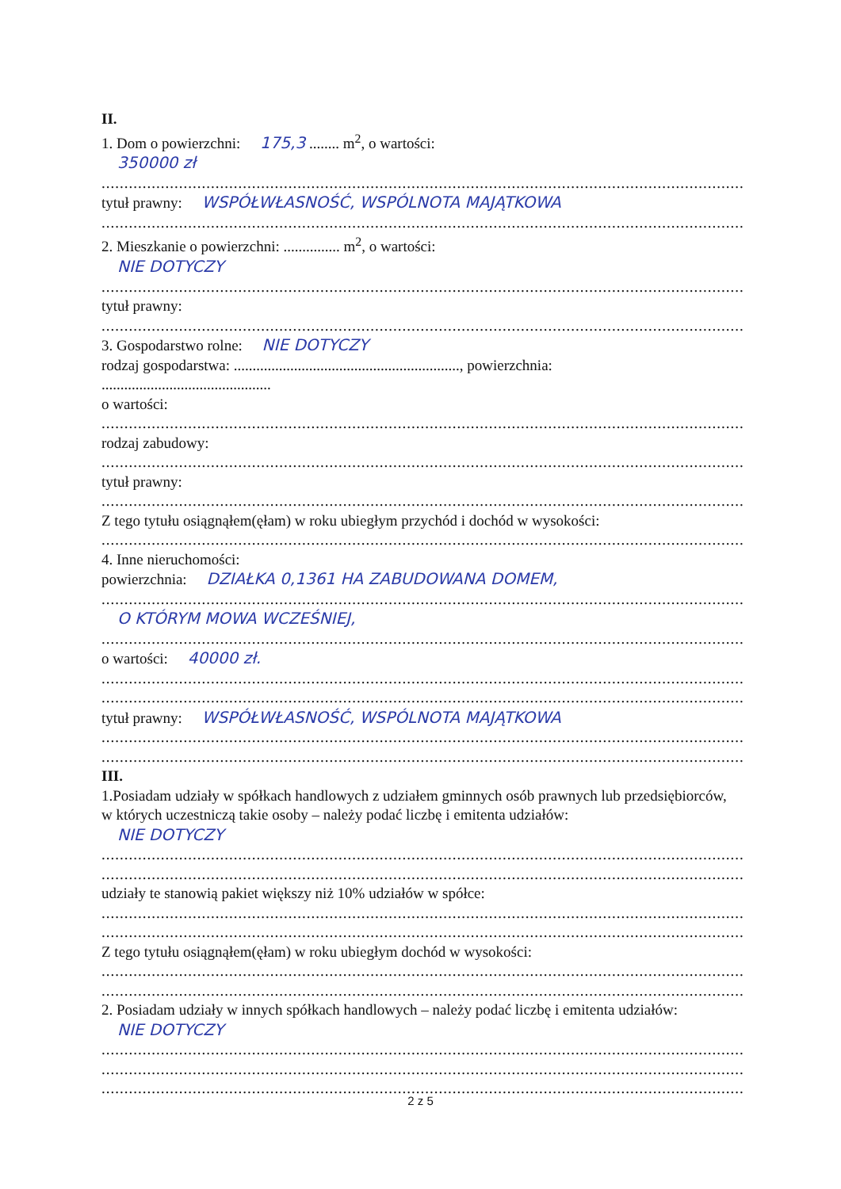II.
1. Dom o powierzchni: 175,3 ........ m<sup>2</sup>, o wartości:
350000 zł
..............................................................................................................................................
tytuł prawny: WSPÓŁWŁASNOŚĆ, WSPÓLNOTA MAJĄTKOWA
..............................................................................................................................................
2. Mieszkanie o powierzchni: ............... m<sup>2</sup>, o wartości:
NIE DOTYCZY
..............................................................................................................................................
tytuł prawny:
..............................................................................................................................................
3. Gospodarstwo rolne: NIE DOTYCZY
rodzaj gospodarstwa: ............................................................, powierzchnia:
.............................................
o wartości:
..............................................................................................................................................
rodzaj zabudowy:
..............................................................................................................................................
tytuł prawny:
..............................................................................................................................................
Z tego tytułu osiągnąłem(ęłam) w roku ubiegłym przychód i dochód w wysokości:
..............................................................................................................................................
4. Inne nieruchomości:
powierzchnia: DZIAŁKA 0,1361 HA ZABUDOWANA DOMEM,
..............................................................................................................................................
O KTÓRYM MOWA WCZEŚNIEJ,
..............................................................................................................................................
o wartości: 40000 zł.
..............................................................................................................................................
..............................................................................................................................................
tytuł prawny: WSPÓŁWŁASNOŚĆ, WSPÓLNOTA MAJĄTKOWA
..............................................................................................................................................
..............................................................................................................................................
III.
1.Posiadam udziały w spółkach handlowych z udziałem gminnych osób prawnych lub przedsiębiorców,
w których uczestniczą takie osoby – należy podać liczbę i emitenta udziałów:
NIE DOTYCZY
..............................................................................................................................................
..............................................................................................................................................
udziały te stanowią pakiet większy niż 10% udziałów w spółce:
..............................................................................................................................................
..............................................................................................................................................
Z tego tytułu osiągnąłem(ęłam) w roku ubiegłym dochód w wysokości:
..............................................................................................................................................
..............................................................................................................................................
2. Posiadam udziały w innych spółkach handlowych – należy podać liczbę i emitenta udziałów:
NIE DOTYCZY
..............................................................................................................................................
..............................................................................................................................................
..............................................................................................................................................
2 z 5